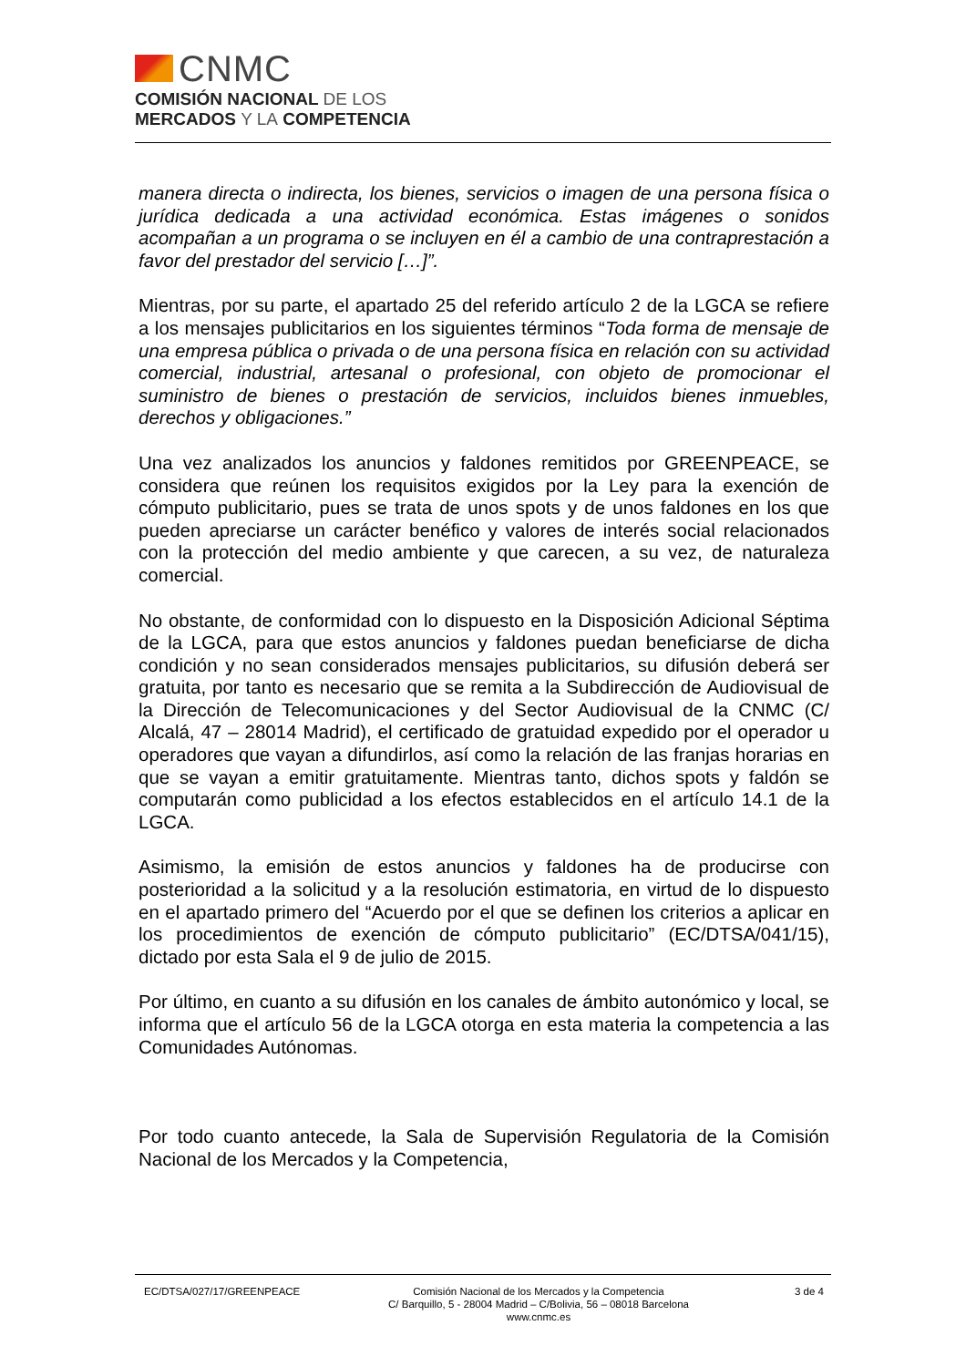CNMC
COMISIÓN NACIONAL DE LOS
MERCADOS Y LA COMPETENCIA
manera directa o indirecta, los bienes, servicios o imagen de una persona física o jurídica dedicada a una actividad económica. Estas imágenes o sonidos acompañan a un programa o se incluyen en él a cambio de una contraprestación a favor del prestador del servicio […]”.
Mientras, por su parte, el apartado 25 del referido artículo 2 de la LGCA se refiere a los mensajes publicitarios en los siguientes términos “Toda forma de mensaje de una empresa pública o privada o de una persona física en relación con su actividad comercial, industrial, artesanal o profesional, con objeto de promocionar el suministro de bienes o prestación de servicios, incluidos bienes inmuebles, derechos y obligaciones.”
Una vez analizados los anuncios y faldones remitidos por GREENPEACE, se considera que reúnen los requisitos exigidos por la Ley para la exención de cómputo publicitario, pues se trata de unos spots y de unos faldones en los que pueden apreciarse un carácter benéfico y valores de interés social relacionados con la protección del medio ambiente y que carecen, a su vez, de naturaleza comercial.
No obstante, de conformidad con lo dispuesto en la Disposición Adicional Séptima de la LGCA, para que estos anuncios y faldones puedan beneficiarse de dicha condición y no sean considerados mensajes publicitarios, su difusión deberá ser gratuita, por tanto es necesario que se remita a la Subdirección de Audiovisual de la Dirección de Telecomunicaciones y del Sector Audiovisual de la CNMC (C/ Alcalá, 47 – 28014 Madrid), el certificado de gratuidad expedido por el operador u operadores que vayan a difundirlos, así como la relación de las franjas horarias en que se vayan a emitir gratuitamente. Mientras tanto, dichos spots y faldón se computarán como publicidad a los efectos establecidos en el artículo 14.1 de la LGCA.
Asimismo, la emisión de estos anuncios y faldones ha de producirse con posterioridad a la solicitud y a la resolución estimatoria, en virtud de lo dispuesto en el apartado primero del “Acuerdo por el que se definen los criterios a aplicar en los procedimientos de exención de cómputo publicitario” (EC/DTSA/041/15), dictado por esta Sala el 9 de julio de 2015.
Por último, en cuanto a su difusión en los canales de ámbito autonómico y local, se informa que el artículo 56 de la LGCA otorga en esta materia la competencia a las Comunidades Autónomas.
Por todo cuanto antecede, la Sala de Supervisión Regulatoria de la Comisión Nacional de los Mercados y la Competencia,
EC/DTSA/027/17/GREENPEACE Comisión Nacional de los Mercados y la Competencia
C/ Barquillo, 5 - 28004 Madrid – C/Bolivia, 56 – 08018 Barcelona
www.cnmc.es
3 de 4